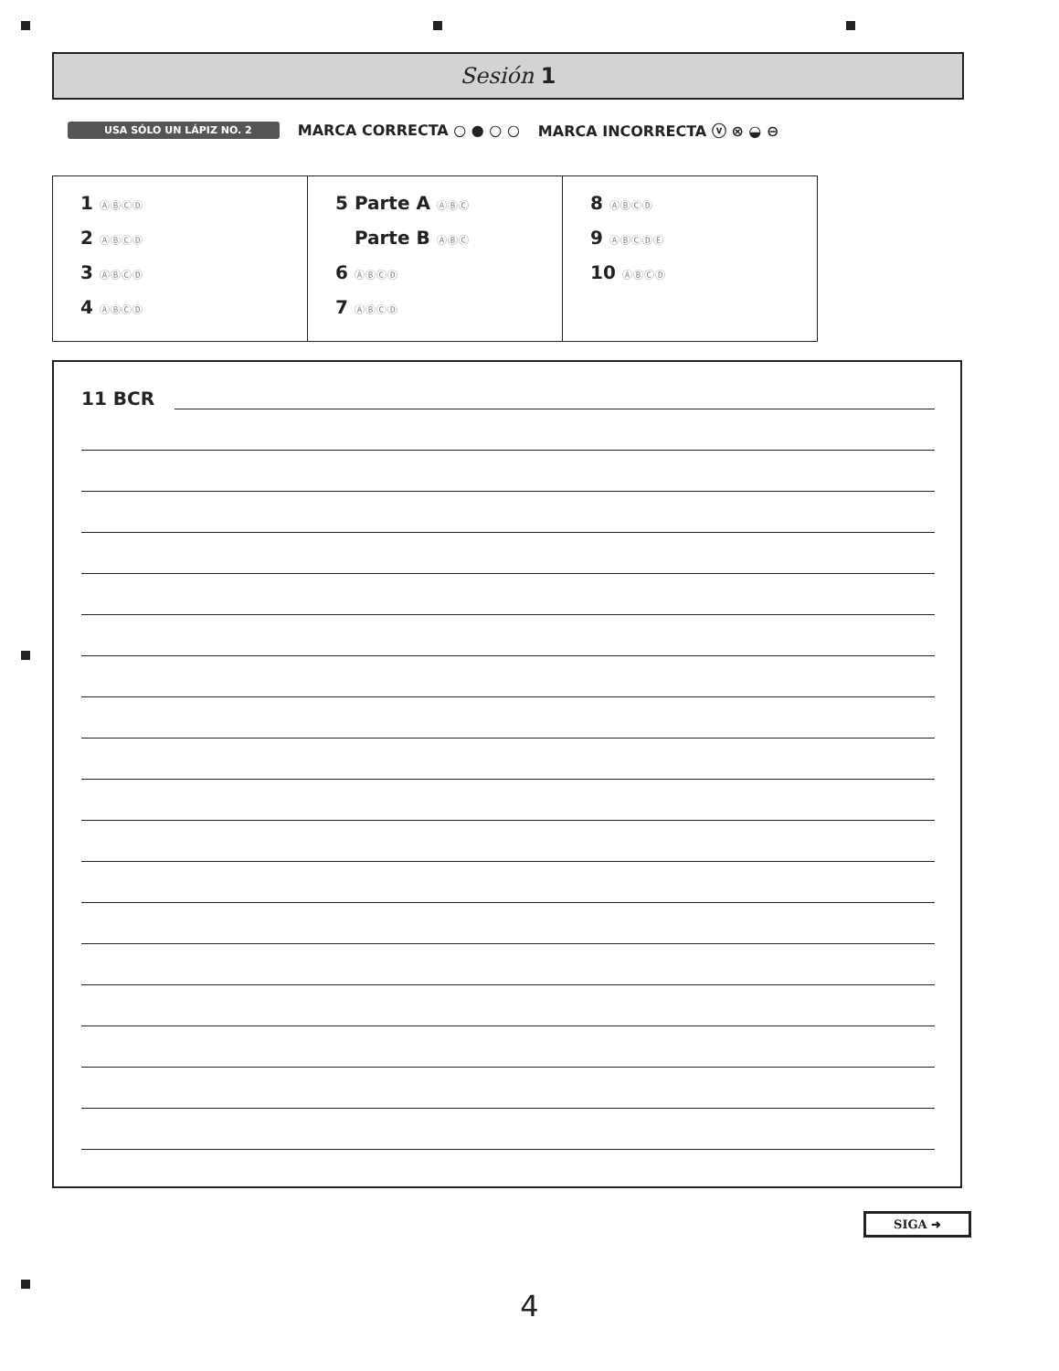Sesión 1
USA SÓLO UN LÁPIZ NO. 2 MARCA CORRECTA ○ ● ○ ○ MARCA INCORRECTA ⓥ ⊗ ◒ ⊖
| 1 ⒶⒷⒸⒹ 2 ⒶⒷⒸⒹ 3 ⒶⒷⒸⒹ 4 ⒶⒷⒸⒹ | 5 Parte A ⒶⒷⒸ Parte B ⒶⒷⒸ 6 ⒶⒷⒸⒹ 7 ⒶⒷⒸⒹ | 8 ⒶⒷⒸⒹ 9 ⒶⒷⒸⒹⒺ 10 ⒶⒷⒸⒹ |
11 BCR
SIGA ➜
4